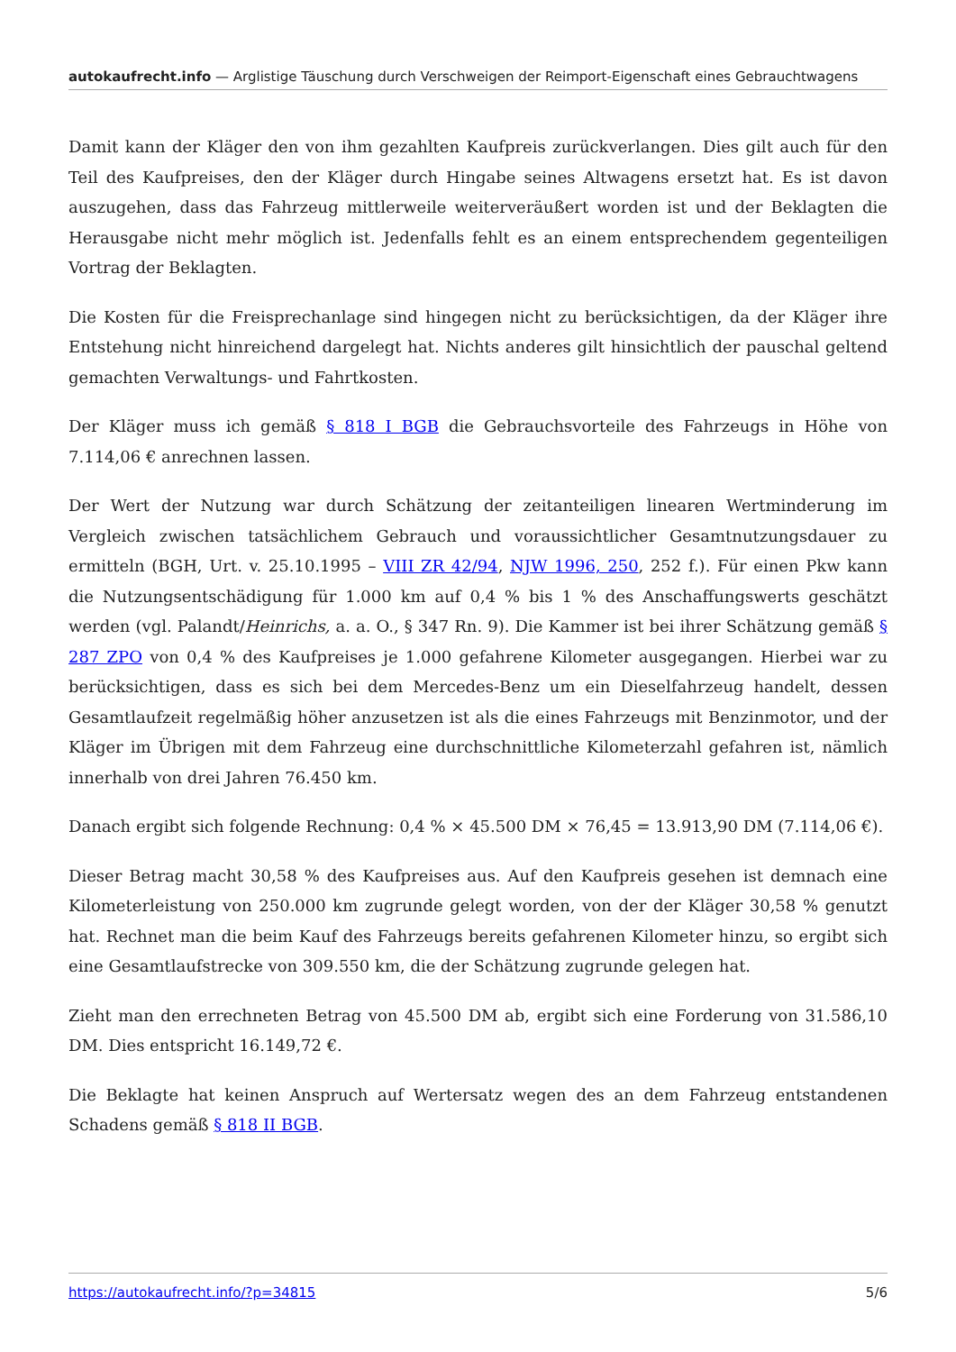autokaufrecht.info — Arglistige Täuschung durch Verschweigen der Reimport-Eigenschaft eines Gebrauchtwagens
Damit kann der Kläger den von ihm gezahlten Kaufpreis zurückverlangen. Dies gilt auch für den Teil des Kaufpreises, den der Kläger durch Hingabe seines Altwagens ersetzt hat. Es ist davon auszugehen, dass das Fahrzeug mittlerweile weiterveräußert worden ist und der Beklagten die Herausgabe nicht mehr möglich ist. Jedenfalls fehlt es an einem entsprechendem gegenteiligen Vortrag der Beklagten.
Die Kosten für die Freisprechanlage sind hingegen nicht zu berücksichtigen, da der Kläger ihre Entstehung nicht hinreichend dargelegt hat. Nichts anderes gilt hinsichtlich der pauschal geltend gemachten Verwaltungs- und Fahrtkosten.
Der Kläger muss ich gemäß § 818 I BGB die Gebrauchsvorteile des Fahrzeugs in Höhe von 7.114,06 € anrechnen lassen.
Der Wert der Nutzung war durch Schätzung der zeitanteiligen linearen Wertminderung im Vergleich zwischen tatsächlichem Gebrauch und voraussichtlicher Gesamtnutzungsdauer zu ermitteln (BGH, Urt. v. 25.10.1995 – VIII ZR 42/94, NJW 1996, 250, 252 f.). Für einen Pkw kann die Nutzungsentschädigung für 1.000 km auf 0,4 % bis 1 % des Anschaffungswerts geschätzt werden (vgl. Palandt/Heinrichs, a. a. O., § 347 Rn. 9). Die Kammer ist bei ihrer Schätzung gemäß § 287 ZPO von 0,4 % des Kaufpreises je 1.000 gefahrene Kilometer ausgegangen. Hierbei war zu berücksichtigen, dass es sich bei dem Mercedes-Benz um ein Dieselfahrzeug handelt, dessen Gesamtlaufzeit regelmäßig höher anzusetzen ist als die eines Fahrzeugs mit Benzinmotor, und der Kläger im Übrigen mit dem Fahrzeug eine durchschnittliche Kilometerzahl gefahren ist, nämlich innerhalb von drei Jahren 76.450 km.
Danach ergibt sich folgende Rechnung: 0,4 % × 45.500 DM × 76,45 = 13.913,90 DM (7.114,06 €).
Dieser Betrag macht 30,58 % des Kaufpreises aus. Auf den Kaufpreis gesehen ist demnach eine Kilometerleistung von 250.000 km zugrunde gelegt worden, von der der Kläger 30,58 % genutzt hat. Rechnet man die beim Kauf des Fahrzeugs bereits gefahrenen Kilometer hinzu, so ergibt sich eine Gesamtlaufstrecke von 309.550 km, die der Schätzung zugrunde gelegen hat.
Zieht man den errechneten Betrag von 45.500 DM ab, ergibt sich eine Forderung von 31.586,10 DM. Dies entspricht 16.149,72 €.
Die Beklagte hat keinen Anspruch auf Wertersatz wegen des an dem Fahrzeug entstandenen Schadens gemäß § 818 II BGB.
https://autokaufrecht.info/?p=34815 5/6